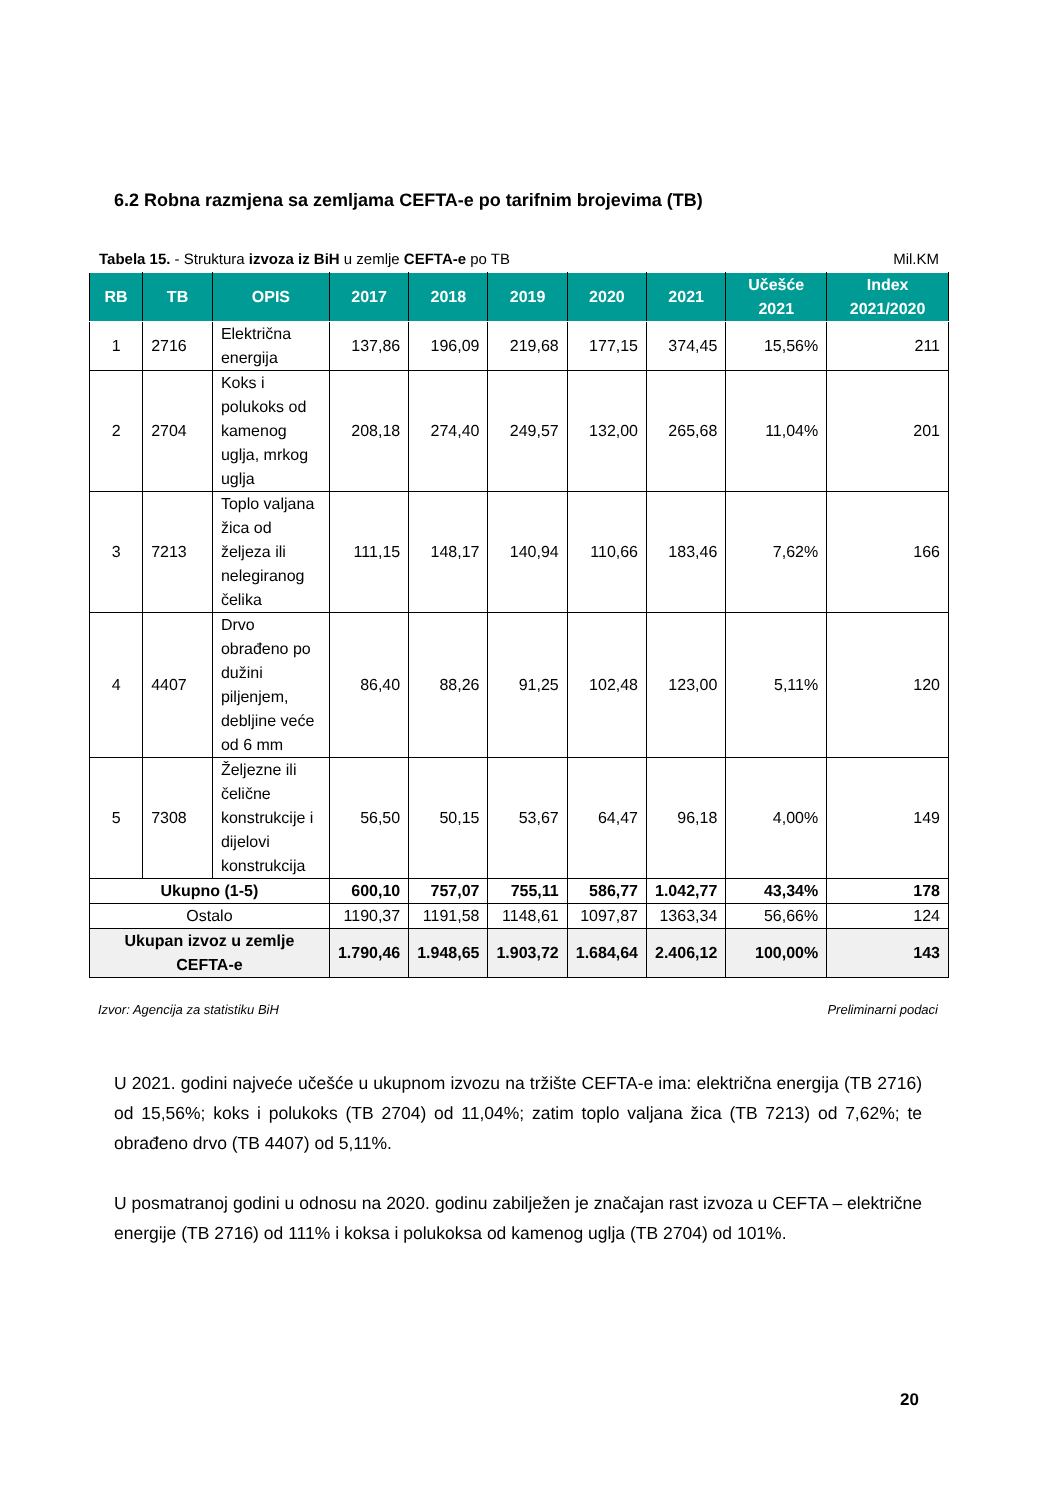6.2 Robna razmjena sa zemljama CEFTA-e po tarifnim brojevima (TB)
Tabela 15. - Struktura izvoza iz BiH u zemlje CEFTA-e po TB Mil.KM
| RB | TB | OPIS | 2017 | 2018 | 2019 | 2020 | 2021 | Učešće 2021 | Index 2021/2020 |
| --- | --- | --- | --- | --- | --- | --- | --- | --- | --- |
| 1 | 2716 | Električna energija | 137,86 | 196,09 | 219,68 | 177,15 | 374,45 | 15,56% | 211 |
| 2 | 2704 | Koks i polukoks od kamenog uglja, mrkog uglja | 208,18 | 274,40 | 249,57 | 132,00 | 265,68 | 11,04% | 201 |
| 3 | 7213 | Toplo valjana žica od željeza ili nelegiranog čelika | 111,15 | 148,17 | 140,94 | 110,66 | 183,46 | 7,62% | 166 |
| 4 | 4407 | Drvo obrađeno po dužini piljenjem, debljine veće od 6 mm | 86,40 | 88,26 | 91,25 | 102,48 | 123,00 | 5,11% | 120 |
| 5 | 7308 | Željezne ili čelične konstrukcije i dijelovi konstrukcija | 56,50 | 50,15 | 53,67 | 64,47 | 96,18 | 4,00% | 149 |
| Ukupno (1-5) | | | 600,10 | 757,07 | 755,11 | 586,77 | 1.042,77 | 43,34% | 178 |
| Ostalo | | | 1190,37 | 1191,58 | 1148,61 | 1097,87 | 1363,34 | 56,66% | 124 |
| Ukupan izvoz u zemlje CEFTA-e | | | 1.790,46 | 1.948,65 | 1.903,72 | 1.684,64 | 2.406,12 | 100,00% | 143 |
Izvor: Agencija za statistiku BiH Preliminarni podaci
U 2021. godini najveće učešće u ukupnom izvozu na tržište CEFTA-e ima: električna energija (TB 2716) od 15,56%; koks i polukoks (TB 2704) od 11,04%; zatim toplo valjana žica (TB 7213) od 7,62%; te obrađeno drvo (TB 4407) od 5,11%.
U posmatranoj godini u odnosu na 2020. godinu zabilježen je značajan rast izvoza u CEFTA – električne energije (TB 2716) od 111% i koksa i polukoksa od kamenog uglja (TB 2704) od 101%.
20